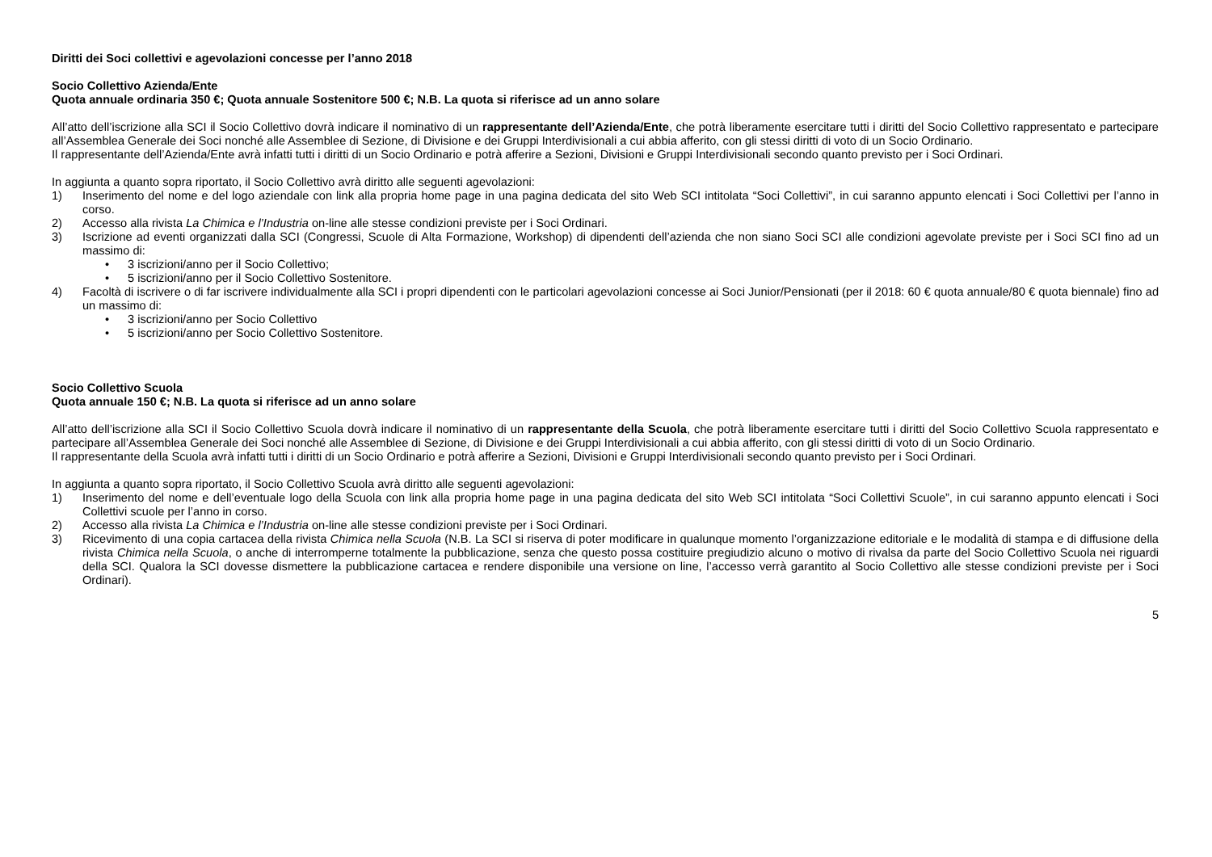Diritti dei Soci collettivi e agevolazioni concesse per l’anno 2018
Socio Collettivo Azienda/Ente
Quota annuale ordinaria 350 €; Quota annuale Sostenitore 500 €; N.B. La quota si riferisce ad un anno solare
All’atto dell’iscrizione alla SCI il Socio Collettivo dovrà indicare il nominativo di un rappresentante dell’Azienda/Ente, che potrà liberamente esercitare tutti i diritti del Socio Collettivo rappresentato e partecipare all’Assemblea Generale dei Soci nonché alle Assemblee di Sezione, di Divisione e dei Gruppi Interdivisionali a cui abbia afferito, con gli stessi diritti di voto di un Socio Ordinario.
Il rappresentante dell’Azienda/Ente avrà infatti tutti i diritti di un Socio Ordinario e potrà afferire a Sezioni, Divisioni e Gruppi Interdivisionali secondo quanto previsto per i Soci Ordinari.
In aggiunta a quanto sopra riportato, il Socio Collettivo avrà diritto alle seguenti agevolazioni:
1) Inserimento del nome e del logo aziendale con link alla propria home page in una pagina dedicata del sito Web SCI intitolata “Soci Collettivi”, in cui saranno appunto elencati i Soci Collettivi per l’anno in corso.
2) Accesso alla rivista La Chimica e l’Industria on-line alle stesse condizioni previste per i Soci Ordinari.
3) Iscrizione ad eventi organizzati dalla SCI (Congressi, Scuole di Alta Formazione, Workshop) di dipendenti dell’azienda che non siano Soci SCI alle condizioni agevolate previste per i Soci SCI fino ad un massimo di:
• 3 iscrizioni/anno per il Socio Collettivo;
• 5 iscrizioni/anno per il Socio Collettivo Sostenitore.
4) Facoltà di iscrivere o di far iscrivere individualmente alla SCI i propri dipendenti con le particolari agevolazioni concesse ai Soci Junior/Pensionati (per il 2018: 60 € quota annuale/80 € quota biennale) fino ad un massimo di:
• 3 iscrizioni/anno per Socio Collettivo
• 5 iscrizioni/anno per Socio Collettivo Sostenitore.
Socio Collettivo Scuola
Quota annuale 150 €; N.B. La quota si riferisce ad un anno solare
All’atto dell’iscrizione alla SCI il Socio Collettivo Scuola dovrà indicare il nominativo di un rappresentante della Scuola, che potrà liberamente esercitare tutti i diritti del Socio Collettivo Scuola rappresentato e partecipare all’Assemblea Generale dei Soci nonché alle Assemblee di Sezione, di Divisione e dei Gruppi Interdivisionali a cui abbia afferito, con gli stessi diritti di voto di un Socio Ordinario.
Il rappresentante della Scuola avrà infatti tutti i diritti di un Socio Ordinario e potrà afferire a Sezioni, Divisioni e Gruppi Interdivisionali secondo quanto previsto per i Soci Ordinari.
In aggiunta a quanto sopra riportato, il Socio Collettivo Scuola avrà diritto alle seguenti agevolazioni:
1) Inserimento del nome e dell’eventuale logo della Scuola con link alla propria home page in una pagina dedicata del sito Web SCI intitolata “Soci Collettivi Scuole”, in cui saranno appunto elencati i Soci Collettivi scuole per l’anno in corso.
2) Accesso alla rivista La Chimica e l’Industria on-line alle stesse condizioni previste per i Soci Ordinari.
3) Ricevimento di una copia cartacea della rivista Chimica nella Scuola (N.B. La SCI si riserva di poter modificare in qualunque momento l’organizzazione editoriale e le modalità di stampa e di diffusione della rivista Chimica nella Scuola, o anche di interromperne totalmente la pubblicazione, senza che questo possa costituire pregiudizio alcuno o motivo di rivalsa da parte del Socio Collettivo Scuola nei riguardi della SCI. Qualora la SCI dovesse dismettere la pubblicazione cartacea e rendere disponibile una versione on line, l’accesso verrà garantito al Socio Collettivo alle stesse condizioni previste per i Soci Ordinari).
5